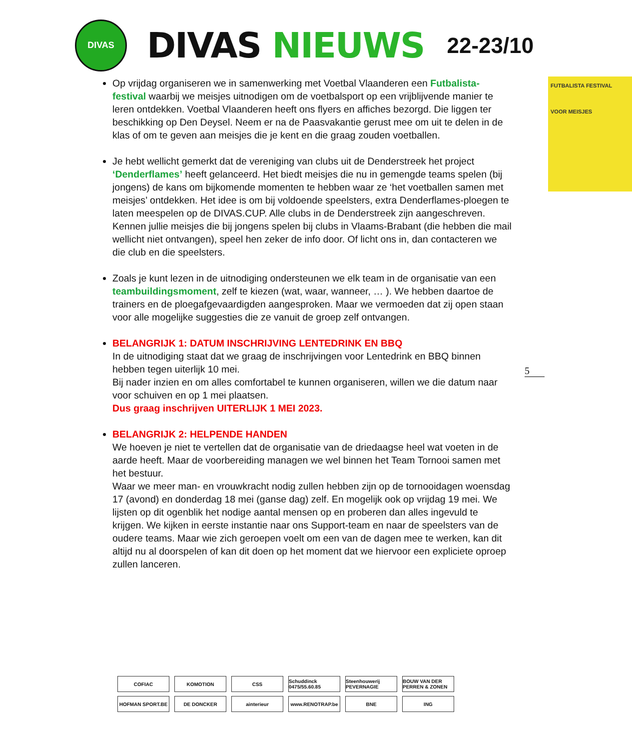DIVAS
DIVAS NIEUWS
22-23/10
FUTBALISTA FESTIVAL
VOOR MEISJES
Op vrijdag organiseren we in samenwerking met Voetbal Vlaanderen een Futbalista-festival waarbij we meisjes uitnodigen om de voetbalsport op een vrijblijvende manier te leren ontdekken. Voetbal Vlaanderen heeft ons flyers en affiches bezorgd. Die liggen ter beschikking op Den Deysel. Neem er na de Paasvakantie gerust mee om uit te delen in de klas of om te geven aan meisjes die je kent en die graag zouden voetballen.
Je hebt wellicht gemerkt dat de vereniging van clubs uit de Denderstreek het project ‘Denderflames’ heeft gelanceerd. Het biedt meisjes die nu in gemengde teams spelen (bij jongens) de kans om bijkomende momenten te hebben waar ze ‘het voetballen samen met meisjes’ ontdekken. Het idee is om bij voldoende speelsters, extra Denderflames-ploegen te laten meespelen op de DIVAS.CUP. Alle clubs in de Denderstreek zijn aangeschreven. Kennen jullie meisjes die bij jongens spelen bij clubs in Vlaams-Brabant (die hebben die mail wellicht niet ontvangen), speel hen zeker de info door. Of licht ons in, dan contacteren we die club en die speelsters.
Zoals je kunt lezen in de uitnodiging ondersteunen we elk team in de organisatie van een teambuildingsmoment, zelf te kiezen (wat, waar, wanneer, … ). We hebben daartoe de trainers en de ploegafgevaardigden aangesproken. Maar we vermoeden dat zij open staan voor alle mogelijke suggesties die ze vanuit de groep zelf ontvangen.
BELANGRIJK 1: DATUM INSCHRIJVING LENTEDRINK EN BBQ
In de uitnodiging staat dat we graag de inschrijvingen voor Lentedrink en BBQ binnen hebben tegen uiterlijk 10 mei.
Bij nader inzien en om alles comfortabel te kunnen organiseren, willen we die datum naar voor schuiven en op 1 mei plaatsen.
Dus graag inschrijven UITERLIJK 1 MEI 2023.
BELANGRIJK 2: HELPENDE HANDEN
We hoeven je niet te vertellen dat de organisatie van de driedaagse heel wat voeten in de aarde heeft. Maar de voorbereiding managen we wel binnen het Team Tornooi samen met het bestuur.
Waar we meer man- en vrouwkracht nodig zullen hebben zijn op de tornooidagen woensdag 17 (avond) en donderdag 18 mei (ganse dag) zelf. En mogelijk ook op vrijdag 19 mei. We lijsten op dit ogenblik het nodige aantal mensen op en proberen dan alles ingevuld te krijgen. We kijken in eerste instantie naar ons Support-team en naar de speelsters van de oudere teams. Maar wie zich geroepen voelt om een van de dagen mee te werken, kan dit altijd nu al doorspelen of kan dit doen op het moment dat we hiervoor een expliciete oproep zullen lanceren.
5
COFIAC
KOMOTION
CSS
Schuddinck 0475/55.60.85
Steenhouwerij PEVERNAGIE
BOUW VAN DER PERREN & ZONEN
HOFMAN SPORT.BE
DE DONCKER
ainterieur
www.RENOTRAP.be
BNE
ING